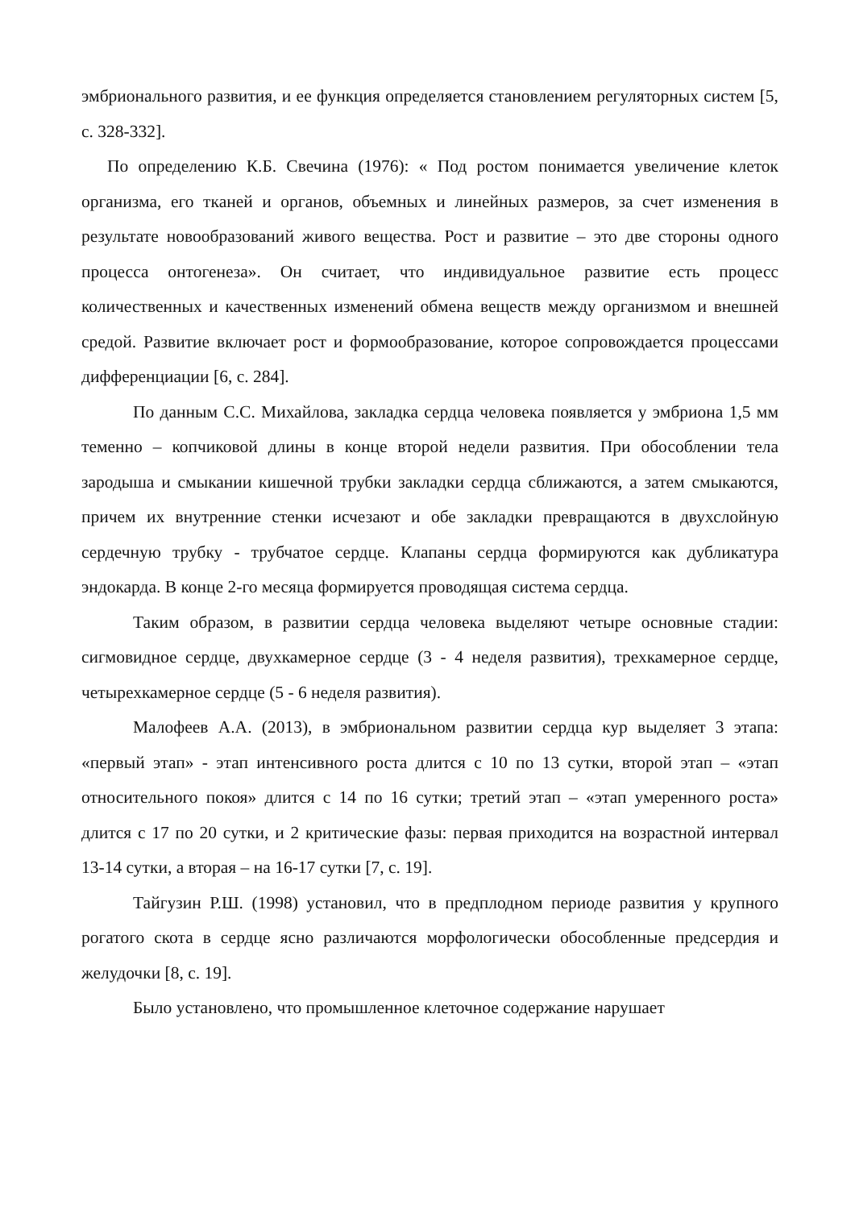эмбрионального развития, и ее функция определяется становлением регуляторных систем [5, с. 328-332].
По определению К.Б. Свечина (1976): « Под ростом понимается увеличение клеток организма, его тканей и органов, объемных и линейных размеров, за счет изменения в результате новообразований живого вещества. Рост и развитие – это две стороны одного процесса онтогенеза». Он считает, что индивидуальное развитие есть процесс количественных и качественных изменений обмена веществ между организмом и внешней средой. Развитие включает рост и формообразование, которое сопровождается процессами дифференциации [6, с. 284].
По данным С.С. Михайлова, закладка сердца человека появляется у эмбриона 1,5 мм теменно – копчиковой длины в конце второй недели развития. При обособлении тела зародыша и смыкании кишечной трубки закладки сердца сближаются, а затем смыкаются, причем их внутренние стенки исчезают и обе закладки превращаются в двухслойную сердечную трубку - трубчатое сердце. Клапаны сердца формируются как дубликатура эндокарда. В конце 2-го месяца формируется проводящая система сердца.
Таким образом, в развитии сердца человека выделяют четыре основные стадии: сигмовидное сердце, двухкамерное сердце (3 - 4 неделя развития), трехкамерное сердце, четырехкамерное сердце (5 - 6 неделя развития).
Малофеев А.А. (2013), в эмбриональном развитии сердца кур выделяет 3 этапа: «первый этап» - этап интенсивного роста длится с 10 по 13 сутки, второй этап – «этап относительного покоя» длится с 14 по 16 сутки; третий этап – «этап умеренного роста» длится с 17 по 20 сутки, и 2 критические фазы: первая приходится на возрастной интервал 13-14 сутки, а вторая – на 16-17 сутки [7, с. 19].
Тайгузин Р.Ш. (1998) установил, что в предплодном периоде развития у крупного рогатого скота в сердце ясно различаются морфологически обособленные предсердия и желудочки [8, с. 19].
Было установлено, что промышленное клеточное содержание нарушает